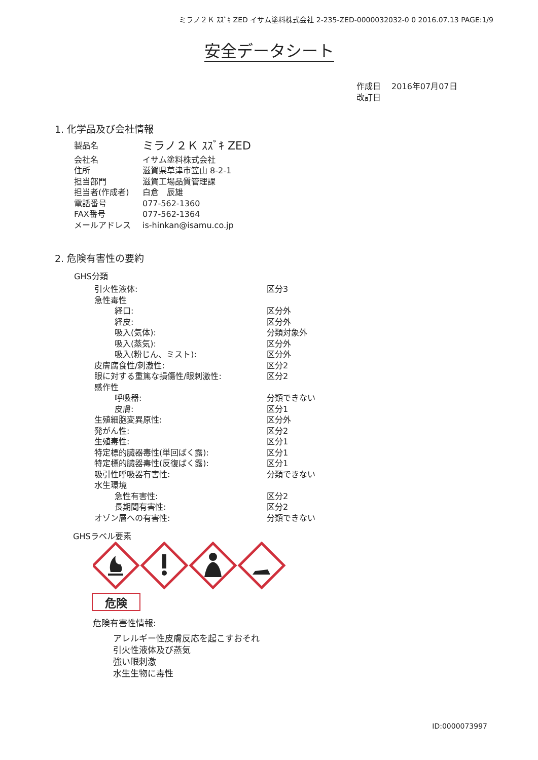ミラノ２Ｋ ｽｽﾞｷ ZED イサム塗料株式会社 2-235-ZED-0000032032-0 0 2016.07.13 PAGE:1/9
安全データシート
作成日　 2016年07月07日
改訂日
1. 化学品及び会社情報
| 製品名 | ミラノ２Ｋ ｽｽﾞｷ ZED |
| 会社名 | イサム塗料株式会社 |
| 住所 | 滋賀県草津市笠山 8-2-1 |
| 担当部門 | 滋賀工場品質管理課 |
| 担当者(作成者) | 白倉 辰雄 |
| 電話番号 | 077-562-1360 |
| FAX番号 | 077-562-1364 |
| メールアドレス | is-hinkan@isamu.co.jp |
2. 危険有害性の要約
GHS分類
| 引火性液体: | 区分3 |
| 急性毒性 | |
| 経口: | 区分外 |
| 経皮: | 区分外 |
| 吸入(気体): | 分類対象外 |
| 吸入(蒸気): | 区分外 |
| 吸入(粉じん、ミスト): | 区分外 |
| 皮膚腐食性/刺激性: | 区分2 |
| 眼に対する重篤な損傷性/眼刺激性: | 区分2 |
| 感作性 | |
| 呼吸器: | 分類できない |
| 皮膚: | 区分1 |
| 生殖細胞変異原性: | 区分外 |
| 発がん性: | 区分2 |
| 生殖毒性: | 区分1 |
| 特定標的臓器毒性(単回ばく露): | 区分1 |
| 特定標的臓器毒性(反復ばく露): | 区分1 |
| 吸引性呼吸器有害性: | 分類できない |
| 水生環境 | |
| 急性有害性: | 区分2 |
| 長期間有害性: | 区分2 |
| オゾン層への有害性: | 分類できない |
GHSラベル要素
危険
危険有害性情報:
アレルギー性皮膚反応を起こすおそれ
引火性液体及び蒸気
強い眼刺激
水生生物に毒性
ID:0000073997